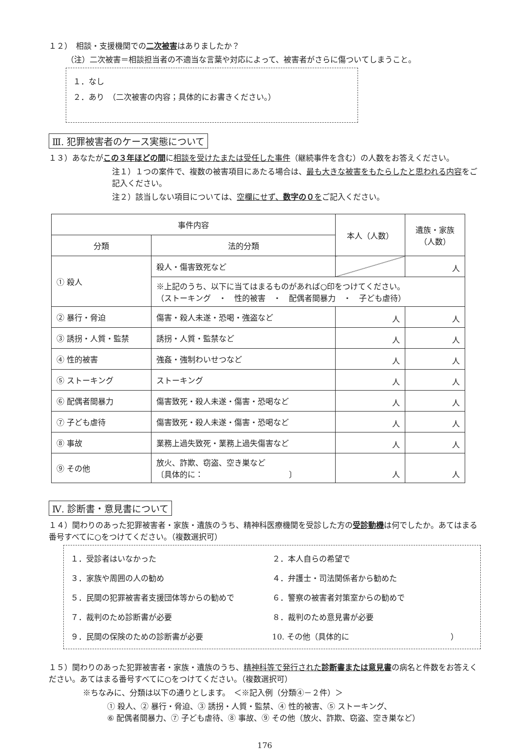１２）　相談・支援機関での二次被害はありましたか？
（注）二次被害＝相談担当者の不適当な言葉や対応によって、被害者がさらに傷ついてしまうこと。
１．なし
２．あり　（二次被害の内容；具体的にお書きください。）
Ⅲ. 犯罪被害者のケース実態について
１３）あなたがこの３年ほどの間に相談を受けたまたは受任した事件（継続事件を含む）の人数をお答えください。
注１）１つの案件で、複数の被害項目にあたる場合は、最も大きな被害をもたらしたと思われる内容をご記入ください。
注２）該当しない項目については、空欄にせず、数字の０をご記入ください。
| 事件内容 | | 本人（人数） | 遺族・家族 （人数） |
| --- | --- | --- | --- |
| 分類 | 法的分類 | | |
| ① 殺人 | 殺人・傷害致死など | | 人 |
| | ※上記のうち、以下に当てはまるものがあれば○印をつけてください。 （ストーキング ・ 性的被害 ・ 配偶者間暴力 ・ 子ども虐待） | | |
| ② 暴行・脅迫 | 傷害・殺人未遂・恐喝・強盗など | 人 | 人 |
| ③ 誘拐・人質・監禁 | 誘拐・人質・監禁など | 人 | 人 |
| ④ 性的被害 | 強姦・強制わいせつなど | 人 | 人 |
| ⑤ ストーキング | ストーキング | 人 | 人 |
| ⑥ 配偶者間暴力 | 傷害致死・殺人未遂・傷害・恐喝など | 人 | 人 |
| ⑦ 子ども虐待 | 傷害致死・殺人未遂・傷害・恐喝など | 人 | 人 |
| ⑧ 事故 | 業務上過失致死・業務上過失傷害など | 人 | 人 |
| ⑨ その他 | 放火、詐欺、窃盗、空き巣など 〔具体的に： 〕 | 人 | 人 |
Ⅳ. 診断書・意見書について
１４）関わりのあった犯罪被害者・家族・遺族のうち、精神科医療機関を受診した方の受診動機は何でしたか。あてはまる番号すべてに○をつけてください。（複数選択可）
１．受診者はいなかった
２．本人自らの希望で
３．家族や周囲の人の勧め
４．弁護士・司法関係者から勧めた
５．民間の犯罪被害者支援団体等からの勧めで
６．警察の被害者対策室からの勧めで
７．裁判のため診断書が必要
８．裁判のため意見書が必要
９．民間の保険のための診断書が必要
10. その他（具体的に　　　　　　　　　　　　　）
１５）関わりのあった犯罪被害者・家族・遺族のうち、精神科等で発行された診断書または意見書の病名と件数をお答えください。あてはまる番号すべてに○をつけてください。（複数選択可）
※ちなみに、分類は以下の通りとします。　＜※記入例（分類④－２件）＞
① 殺人、② 暴行・脅迫、③ 誘拐・人質・監禁、④ 性的被害、⑤ ストーキング、
⑥ 配偶者間暴力、⑦ 子ども虐待、⑧ 事故、⑨ その他（放火、詐欺、窃盗、空き巣など）
176